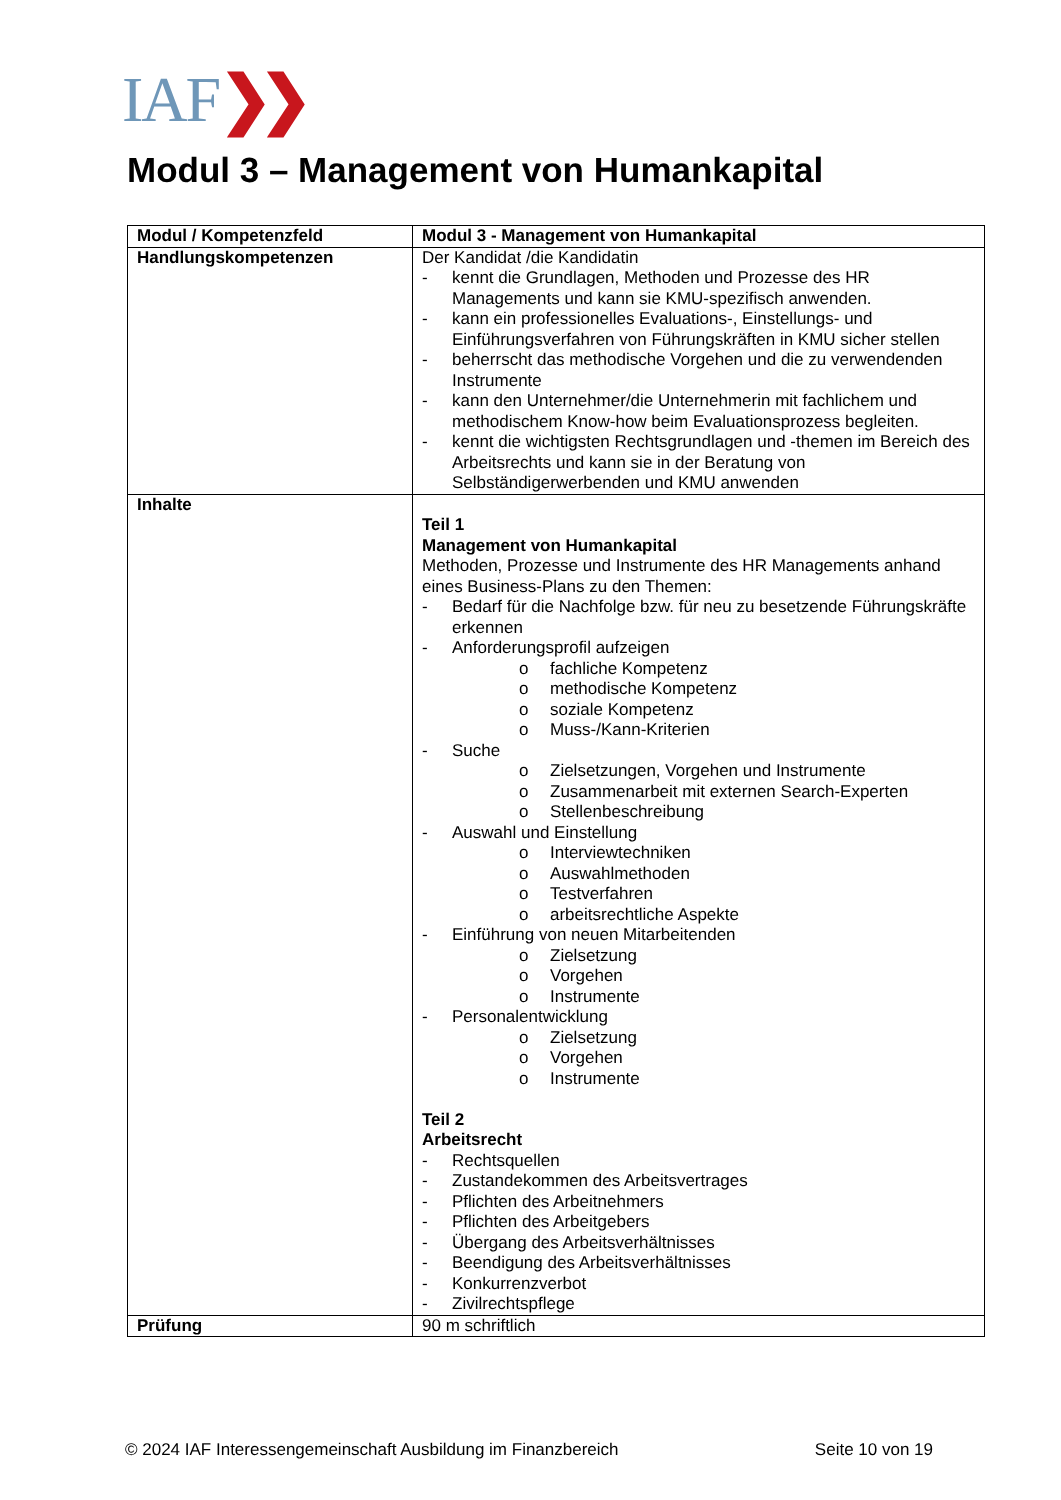IAF❯❯
Modul 3 – Management von Humankapital
| Modul / Kompetenzfeld | Modul 3 - Management von Humankapital |
| --- | --- |
| Handlungskompetenzen | Der Kandidat /die Kandidatin - kennt die Grundlagen, Methoden und Prozesse des HR Managements und kann sie KMU-spezifisch anwenden. - kann ein professionelles Evaluations-, Einstellungs- und Einführungsverfahren von Führungskräften in KMU sicher stellen - beherrscht das methodische Vorgehen und die zu verwendenden Instrumente - kann den Unternehmer/die Unternehmerin mit fachlichem und methodischem Know-how beim Evaluationsprozess begleiten. - kennt die wichtigsten Rechtsgrundlagen und -themen im Bereich des Arbeitsrechts und kann sie in der Beratung von Selbständigerwerbenden und KMU anwenden |
| Inhalte | Teil 1 Management von Humankapital Methoden, Prozesse und Instrumente des HR Managements anhand eines Business-Plans zu den Themen: - Bedarf für die Nachfolge bzw. für neu zu besetzende Führungskräfte erkennen - Anforderungsprofil aufzeigen o fachliche Kompetenz o methodische Kompetenz o soziale Kompetenz o Muss-/Kann-Kriterien - Suche o Zielsetzungen, Vorgehen und Instrumente o Zusammenarbeit mit externen Search-Experten o Stellenbeschreibung - Auswahl und Einstellung o Interviewtechniken o Auswahlmethoden o Testverfahren o arbeitsrechtliche Aspekte - Einführung von neuen Mitarbeitenden o Zielsetzung o Vorgehen o Instrumente - Personalentwicklung o Zielsetzung o Vorgehen o Instrumente Teil 2 Arbeitsrecht - Rechtsquellen - Zustandekommen des Arbeitsvertrages - Pflichten des Arbeitnehmers - Pflichten des Arbeitgebers - Übergang des Arbeitsverhältnisses - Beendigung des Arbeitsverhältnisses - Konkurrenzverbot - Zivilrechtspflege |
| Prüfung | 90 m schriftlich |
© 2024 IAF Interessengemeinschaft Ausbildung im Finanzbereich Seite 10 von 19